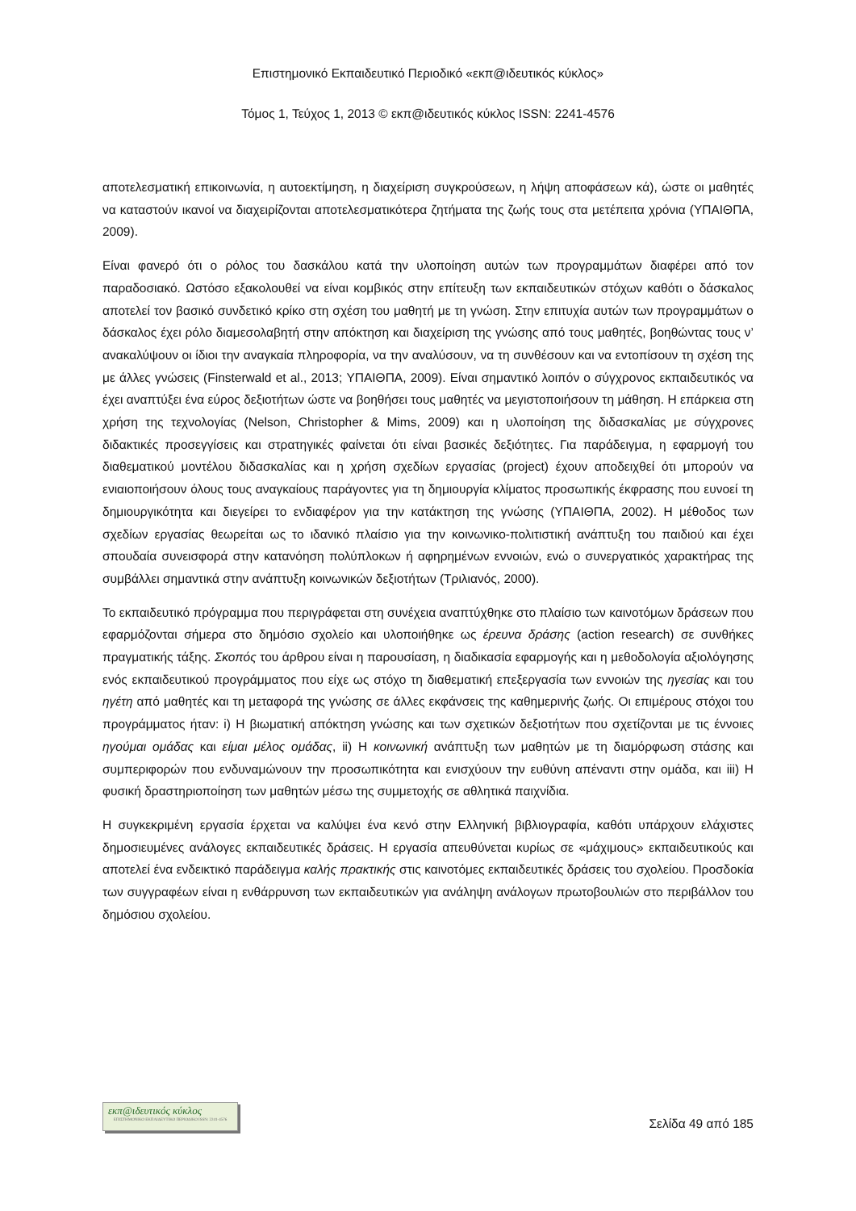Επιστημονικό Εκπαιδευτικό Περιοδικό «εκπ@ιδευτικός κύκλος»
Τόμος 1, Τεύχος 1, 2013 © εκπ@ιδευτικός κύκλος ISSN: 2241-4576
αποτελεσματική επικοινωνία, η αυτοεκτίμηση, η διαχείριση συγκρούσεων, η λήψη αποφάσεων κά), ώστε οι μαθητές να καταστούν ικανοί να διαχειρίζονται αποτελεσματικότερα ζητήματα της ζωής τους στα μετέπειτα χρόνια (ΥΠΑΙΘΠΑ, 2009).
Είναι φανερό ότι ο ρόλος του δασκάλου κατά την υλοποίηση αυτών των προγραμμάτων διαφέρει από τον παραδοσιακό. Ωστόσο εξακολουθεί να είναι κομβικός στην επίτευξη των εκπαιδευτικών στόχων καθότι ο δάσκαλος αποτελεί τον βασικό συνδετικό κρίκο στη σχέση του μαθητή με τη γνώση. Στην επιτυχία αυτών των προγραμμάτων ο δάσκαλος έχει ρόλο διαμεσολαβητή στην απόκτηση και διαχείριση της γνώσης από τους μαθητές, βοηθώντας τους ν’ ανακαλύψουν οι ίδιοι την αναγκαία πληροφορία, να την αναλύσουν, να τη συνθέσουν και να εντοπίσουν τη σχέση της με άλλες γνώσεις (Finsterwald et al., 2013; ΥΠΑΙΘΠΑ, 2009). Είναι σημαντικό λοιπόν ο σύγχρονος εκπαιδευτικός να έχει αναπτύξει ένα εύρος δεξιοτήτων ώστε να βοηθήσει τους μαθητές να μεγιστοποιήσουν τη μάθηση. Η επάρκεια στη χρήση της τεχνολογίας (Nelson, Christopher & Mims, 2009) και η υλοποίηση της διδασκαλίας με σύγχρονες διδακτικές προσεγγίσεις και στρατηγικές φαίνεται ότι είναι βασικές δεξιότητες. Για παράδειγμα, η εφαρμογή του διαθεματικού μοντέλου διδασκαλίας και η χρήση σχεδίων εργασίας (project) έχουν αποδειχθεί ότι μπορούν να ενιαιοποιήσουν όλους τους αναγκαίους παράγοντες για τη δημιουργία κλίματος προσωπικής έκφρασης που ευνοεί τη δημιουργικότητα και διεγείρει το ενδιαφέρον για την κατάκτηση της γνώσης (ΥΠΑΙΘΠΑ, 2002). Η μέθοδος των σχεδίων εργασίας θεωρείται ως το ιδανικό πλαίσιο για την κοινωνικο-πολιτιστική ανάπτυξη του παιδιού και έχει σπουδαία συνεισφορά στην κατανόηση πολύπλοκων ή αφηρημένων εννοιών, ενώ ο συνεργατικός χαρακτήρας της συμβάλλει σημαντικά στην ανάπτυξη κοινωνικών δεξιοτήτων (Τριλιανός, 2000).
Το εκπαιδευτικό πρόγραμμα που περιγράφεται στη συνέχεια αναπτύχθηκε στο πλαίσιο των καινοτόμων δράσεων που εφαρμόζονται σήμερα στο δημόσιο σχολείο και υλοποιήθηκε ως έρευνα δράσης (action research) σε συνθήκες πραγματικής τάξης. Σκοπός του άρθρου είναι η παρουσίαση, η διαδικασία εφαρμογής και η μεθοδολογία αξιολόγησης ενός εκπαιδευτικού προγράμματος που είχε ως στόχο τη διαθεματική επεξεργασία των εννοιών της ηγεσίας και του ηγέτη από μαθητές και τη μεταφορά της γνώσης σε άλλες εκφάνσεις της καθημερινής ζωής. Οι επιμέρους στόχοι του προγράμματος ήταν: i) Η βιωματική απόκτηση γνώσης και των σχετικών δεξιοτήτων που σχετίζονται με τις έννοιες ηγούμαι ομάδας και είμαι μέλος ομάδας, ii) Η κοινωνική ανάπτυξη των μαθητών με τη διαμόρφωση στάσης και συμπεριφορών που ενδυναμώνουν την προσωπικότητα και ενισχύουν την ευθύνη απέναντι στην ομάδα, και iii) Η φυσική δραστηριοποίηση των μαθητών μέσω της συμμετοχής σε αθλητικά παιχνίδια.
Η συγκεκριμένη εργασία έρχεται να καλύψει ένα κενό στην Ελληνική βιβλιογραφία, καθότι υπάρχουν ελάχιστες δημοσιευμένες ανάλογες εκπαιδευτικές δράσεις. Η εργασία απευθύνεται κυρίως σε «μάχιμους» εκπαιδευτικούς και αποτελεί ένα ενδεικτικό παράδειγμα καλής πρακτικής στις καινοτόμες εκπαιδευτικές δράσεις του σχολείου. Προσδοκία των συγγραφέων είναι η ενθάρρυνση των εκπαιδευτικών για ανάληψη ανάλογων πρωτοβουλιών στο περιβάλλον του δημόσιου σχολείου.
εκπ@ιδευτικός κύκλος
ΕΠΙΣΤΗΜΟΝΙΚΟ ΕΚΠΑΙΔΕΥΤΙΚΟ ΠΕΡΙΟΔΙΚΟ ISSN: 2241-4576
Σελίδα 49 από 185